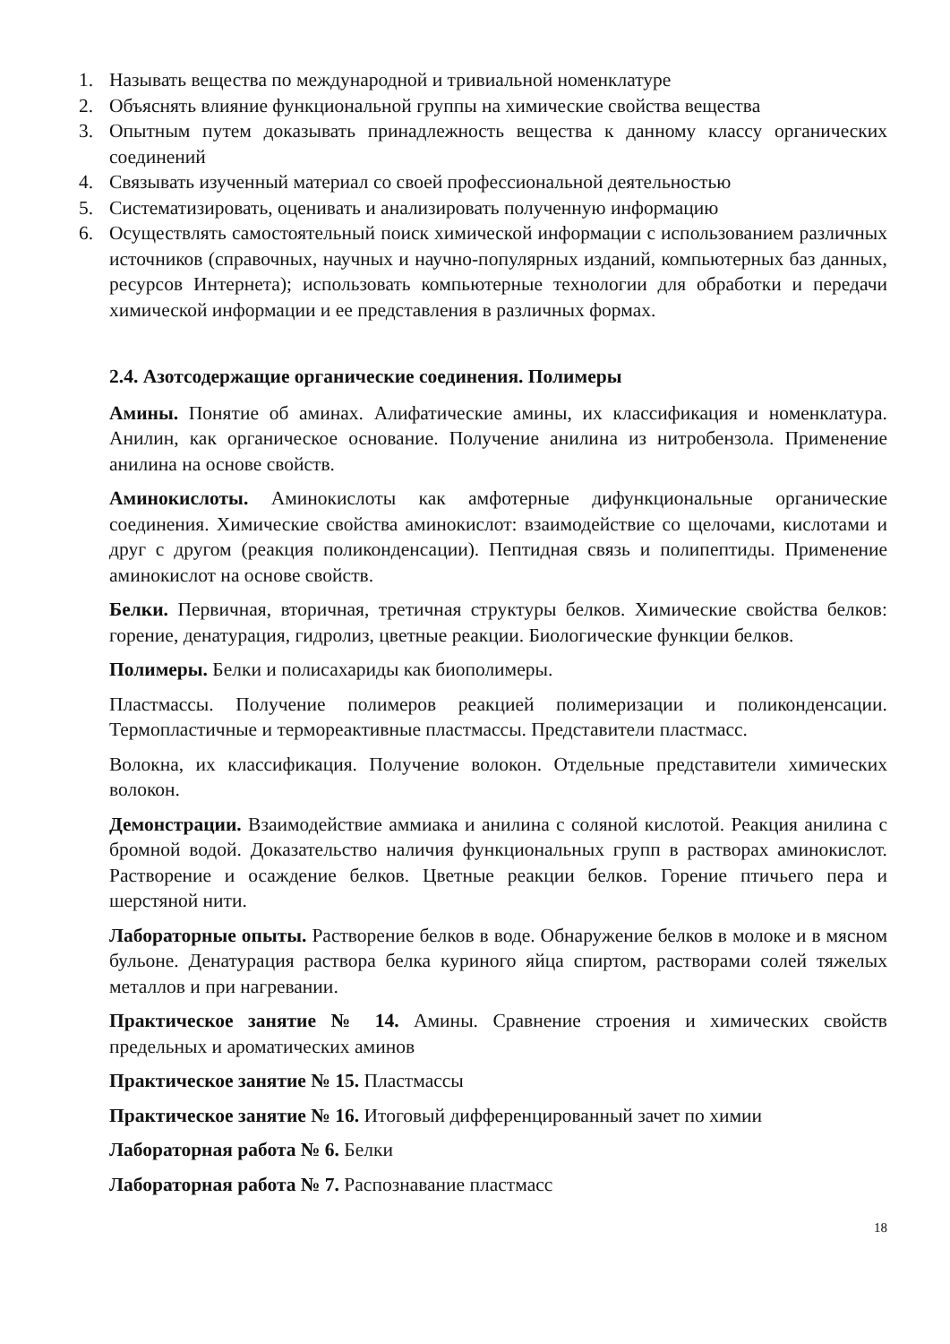1. Называть вещества по международной и тривиальной номенклатуре
2. Объяснять влияние функциональной группы на химические свойства вещества
3. Опытным путем доказывать принадлежность вещества к данному классу органических соединений
4. Связывать изученный материал со своей профессиональной деятельностью
5. Систематизировать, оценивать и анализировать полученную информацию
6. Осуществлять самостоятельный поиск химической информации с использованием различных источников (справочных, научных и научно-популярных изданий, компьютерных баз данных, ресурсов Интернета); использовать компьютерные технологии для обработки и передачи химической информации и ее представления в различных формах.
2.4. Азотсодержащие органические соединения. Полимеры
Амины. Понятие об аминах. Алифатические амины, их классификация и номенклатура. Анилин, как органическое основание. Получение анилина из нитробензола. Применение анилина на основе свойств.
Аминокислоты. Аминокислоты как амфотерные дифункциональные органические соединения. Химические свойства аминокислот: взаимодействие со щелочами, кислотами и друг с другом (реакция поликонденсации). Пептидная связь и полипептиды. Применение аминокислот на основе свойств.
Белки. Первичная, вторичная, третичная структуры белков. Химические свойства белков: горение, денатурация, гидролиз, цветные реакции. Биологические функции белков.
Полимеры. Белки и полисахариды как биополимеры.
Пластмассы. Получение полимеров реакцией полимеризации и поликонденсации. Термопластичные и термореактивные пластмассы. Представители пластмасс.
Волокна, их классификация. Получение волокон. Отдельные представители химических волокон.
Демонстрации. Взаимодействие аммиака и анилина с соляной кислотой. Реакция анилина с бромной водой. Доказательство наличия функциональных групп в растворах аминокислот. Растворение и осаждение белков. Цветные реакции белков. Горение птичьего пера и шерстяной нити.
Лабораторные опыты. Растворение белков в воде. Обнаружение белков в молоке и в мясном бульоне. Денатурация раствора белка куриного яйца спиртом, растворами солей тяжелых металлов и при нагревании.
Практическое занятие № 14. Амины. Сравнение строения и химических свойств предельных и ароматических аминов
Практическое занятие № 15. Пластмассы
Практическое занятие № 16. Итоговый дифференцированный зачет по химии
Лабораторная работа № 6. Белки
Лабораторная работа № 7. Распознавание пластмасс
18